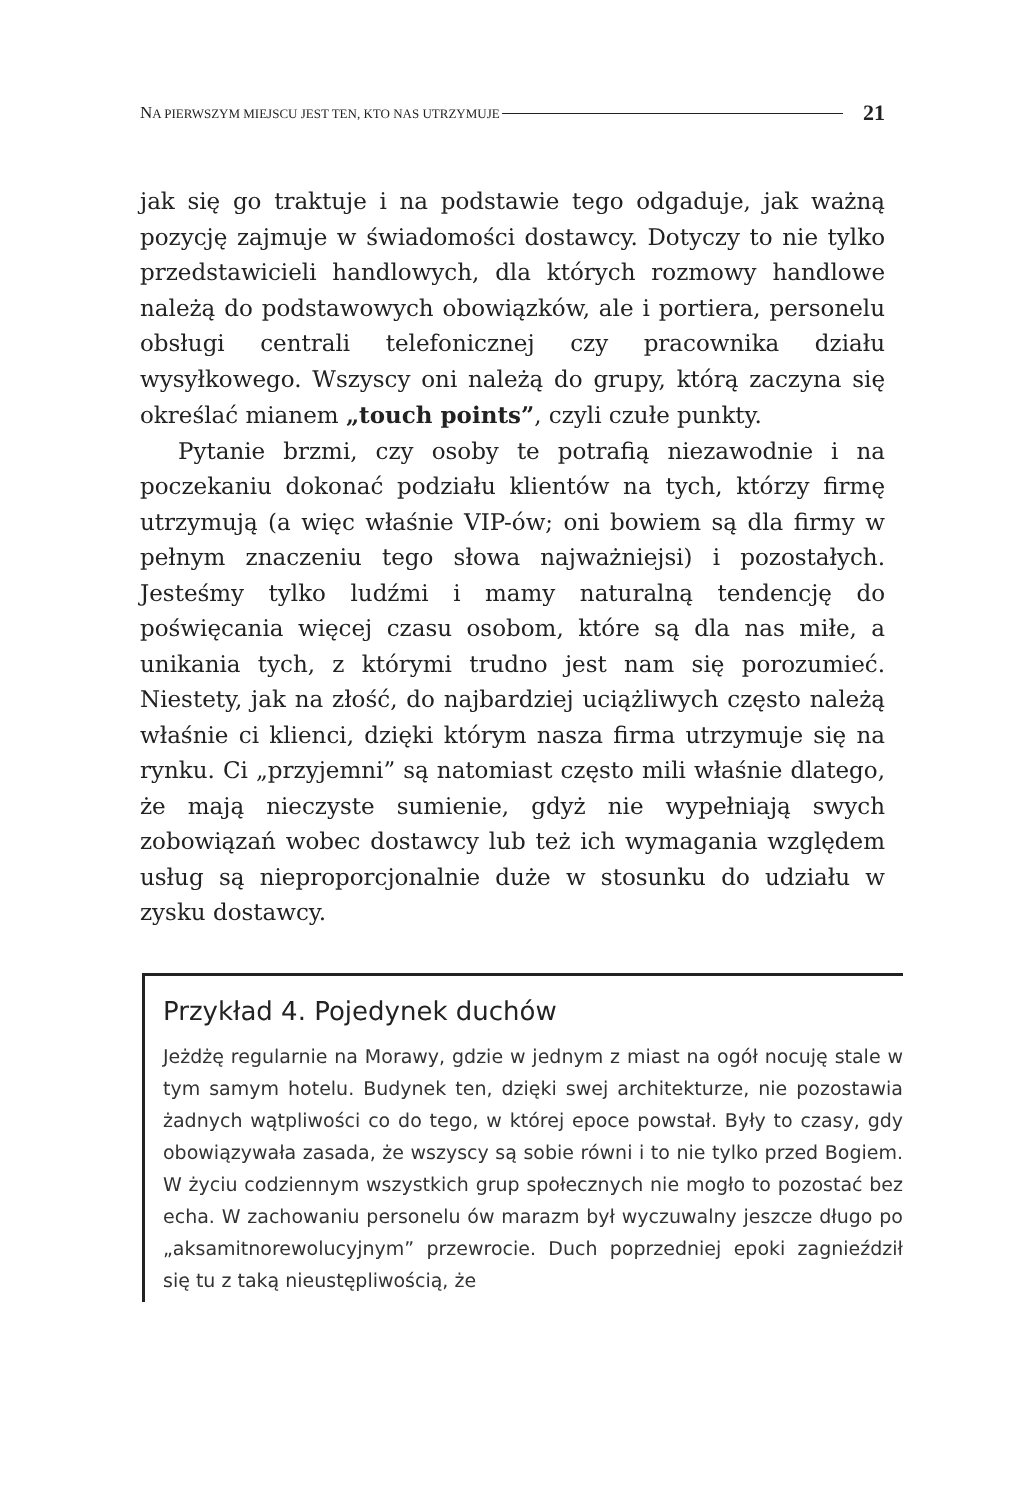NA PIERWSZYM MIEJSCU JEST TEN, KTO NAS UTRZYMUJE 21
jak się go traktuje i na podstawie tego odgaduje, jak ważną pozycję zajmuje w świadomości dostawcy. Dotyczy to nie tylko przedstawicieli handlowych, dla których rozmowy handlowe należą do podstawowych obowiązków, ale i portiera, personelu obsługi centrali telefonicznej czy pracownika działu wysyłkowego. Wszyscy oni należą do grupy, którą zaczyna się określać mianem „touch points”, czyli czułe punkty.
Pytanie brzmi, czy osoby te potrafią niezawodnie i na poczekaniu dokonać podziału klientów na tych, którzy firmę utrzymują (a więc właśnie VIP-ów; oni bowiem są dla firmy w pełnym znaczeniu tego słowa najważniejsi) i pozostałych. Jesteśmy tylko ludźmi i mamy naturalną tendencję do poświęcania więcej czasu osobom, które są dla nas miłe, a unikania tych, z którymi trudno jest nam się porozumieć. Niestety, jak na złość, do najbardziej uciążliwych często należą właśnie ci klienci, dzięki którym nasza firma utrzymuje się na rynku. Ci „przyjemni” są natomiast często mili właśnie dlatego, że mają nieczyste sumienie, gdyż nie wypełniają swych zobowiązań wobec dostawcy lub też ich wymagania względem usług są nieproporcjonalnie duże w stosunku do udziału w zysku dostawcy.
Przykład 4. Pojedynek duchów
Jeżdżę regularnie na Morawy, gdzie w jednym z miast na ogół nocuję stale w tym samym hotelu. Budynek ten, dzięki swej architekturze, nie pozostawia żadnych wątpliwości co do tego, w której epoce powstał. Były to czasy, gdy obowiązywała zasada, że wszyscy są sobie równi i to nie tylko przed Bogiem. W życiu codziennym wszystkich grup społecznych nie mogło to pozostać bez echa. W zachowaniu personelu ów marazm był wyczuwalny jeszcze długo po „aksamitnorewolucyjnym” przewrocie. Duch poprzedniej epoki zagnieździł się tu z taką nieustępliwością, że